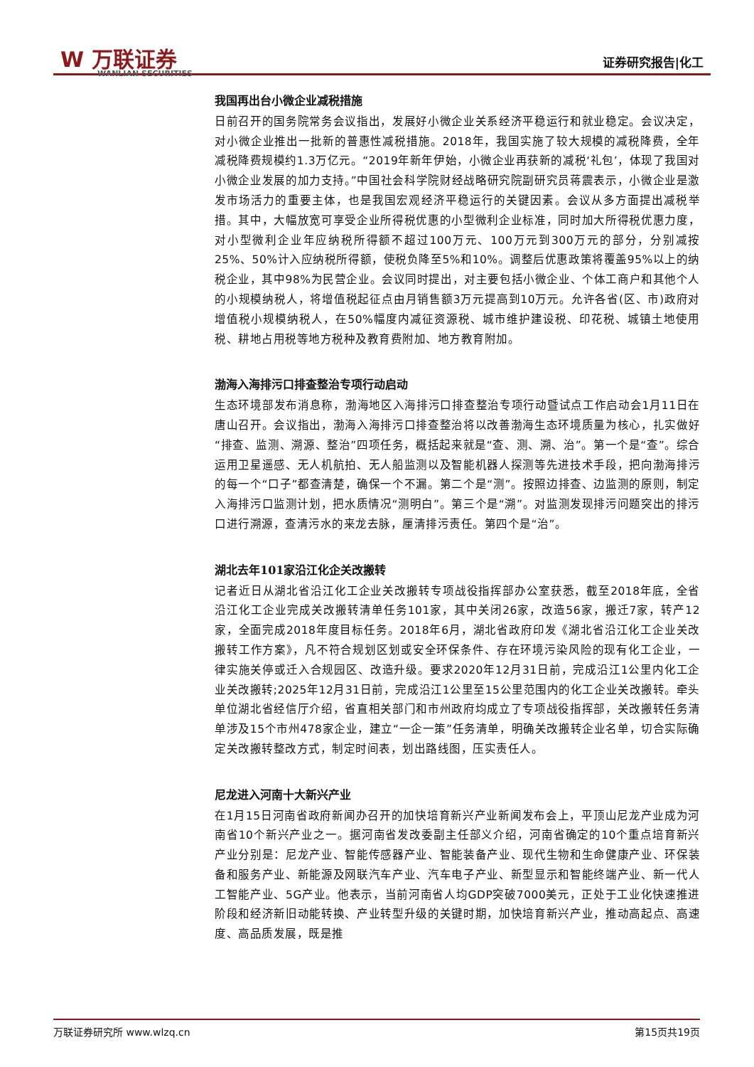W 万联证券
WANLIAN SECURITIES
证券研究报告|化工
我国再出台小微企业减税措施
日前召开的国务院常务会议指出，发展好小微企业关系经济平稳运行和就业稳定。会议决定，对小微企业推出一批新的普惠性减税措施。2018年，我国实施了较大规模的减税降费，全年减税降费规模约1.3万亿元。“2019年新年伊始，小微企业再获新的减税‘礼包’，体现了我国对小微企业发展的加力支持。”中国社会科学院财经战略研究院副研究员蒋震表示，小微企业是激发市场活力的重要主体，也是我国宏观经济平稳运行的关键因素。会议从多方面提出减税举措。其中，大幅放宽可享受企业所得税优惠的小型微利企业标准，同时加大所得税优惠力度，对小型微利企业年应纳税所得额不超过100万元、100万元到300万元的部分，分别减按25%、50%计入应纳税所得额，使税负降至5%和10%。调整后优惠政策将覆盖95%以上的纳税企业，其中98%为民营企业。会议同时提出，对主要包括小微企业、个体工商户和其他个人的小规模纳税人，将增值税起征点由月销售额3万元提高到10万元。允许各省(区、市)政府对增值税小规模纳税人，在50%幅度内减征资源税、城市维护建设税、印花税、城镇土地使用税、耕地占用税等地方税种及教育费附加、地方教育附加。
渤海入海排污口排查整治专项行动启动
生态环境部发布消息称，渤海地区入海排污口排查整治专项行动暨试点工作启动会1月11日在唐山召开。会议指出，渤海入海排污口排查整治将以改善渤海生态环境质量为核心，扎实做好“排查、监测、溯源、整治”四项任务，概括起来就是“查、测、溯、治”。第一个是“查”。综合运用卫星遥感、无人机航拍、无人船监测以及智能机器人探测等先进技术手段，把向渤海排污的每一个“口子”都查清楚，确保一个不漏。第二个是“测”。按照边排查、边监测的原则，制定入海排污口监测计划，把水质情况“测明白”。第三个是“溯”。对监测发现排污问题突出的排污口进行溯源，查清污水的来龙去脉，厘清排污责任。第四个是“治”。
湖北去年101家沿江化企关改搬转
记者近日从湖北省沿江化工企业关改搬转专项战役指挥部办公室获悉，截至2018年底，全省沿江化工企业完成关改搬转清单任务101家，其中关闭26家，改造56家，搬迁7家，转产12家，全面完成2018年度目标任务。2018年6月，湖北省政府印发《湖北省沿江化工企业关改搬转工作方案》，凡不符合规划区划或安全环保条件、存在环境污染风险的现有化工企业，一律实施关停或迁入合规园区、改造升级。要求2020年12月31日前，完成沿江1公里内化工企业关改搬转;2025年12月31日前，完成沿江1公里至15公里范围内的化工企业关改搬转。牵头单位湖北省经信厅介绍，省直相关部门和市州政府均成立了专项战役指挥部，关改搬转任务清单涉及15个市州478家企业，建立“一企一策”任务清单，明确关改搬转企业名单，切合实际确定关改搬转整改方式，制定时间表，划出路线图，压实责任人。
尼龙进入河南十大新兴产业
在1月15日河南省政府新闻办召开的加快培育新兴产业新闻发布会上，平顶山尼龙产业成为河南省10个新兴产业之一。据河南省发改委副主任部义介绍，河南省确定的10个重点培育新兴产业分别是：尼龙产业、智能传感器产业、智能装备产业、现代生物和生命健康产业、环保装备和服务产业、新能源及网联汽车产业、汽车电子产业、新型显示和智能终端产业、新一代人工智能产业、5G产业。他表示，当前河南省人均GDP突破7000美元，正处于工业化快速推进阶段和经济新旧动能转换、产业转型升级的关键时期，加快培育新兴产业，推动高起点、高速度、高品质发展，既是推
万联证券研究所 www.wlzq.cn 第15页共19页